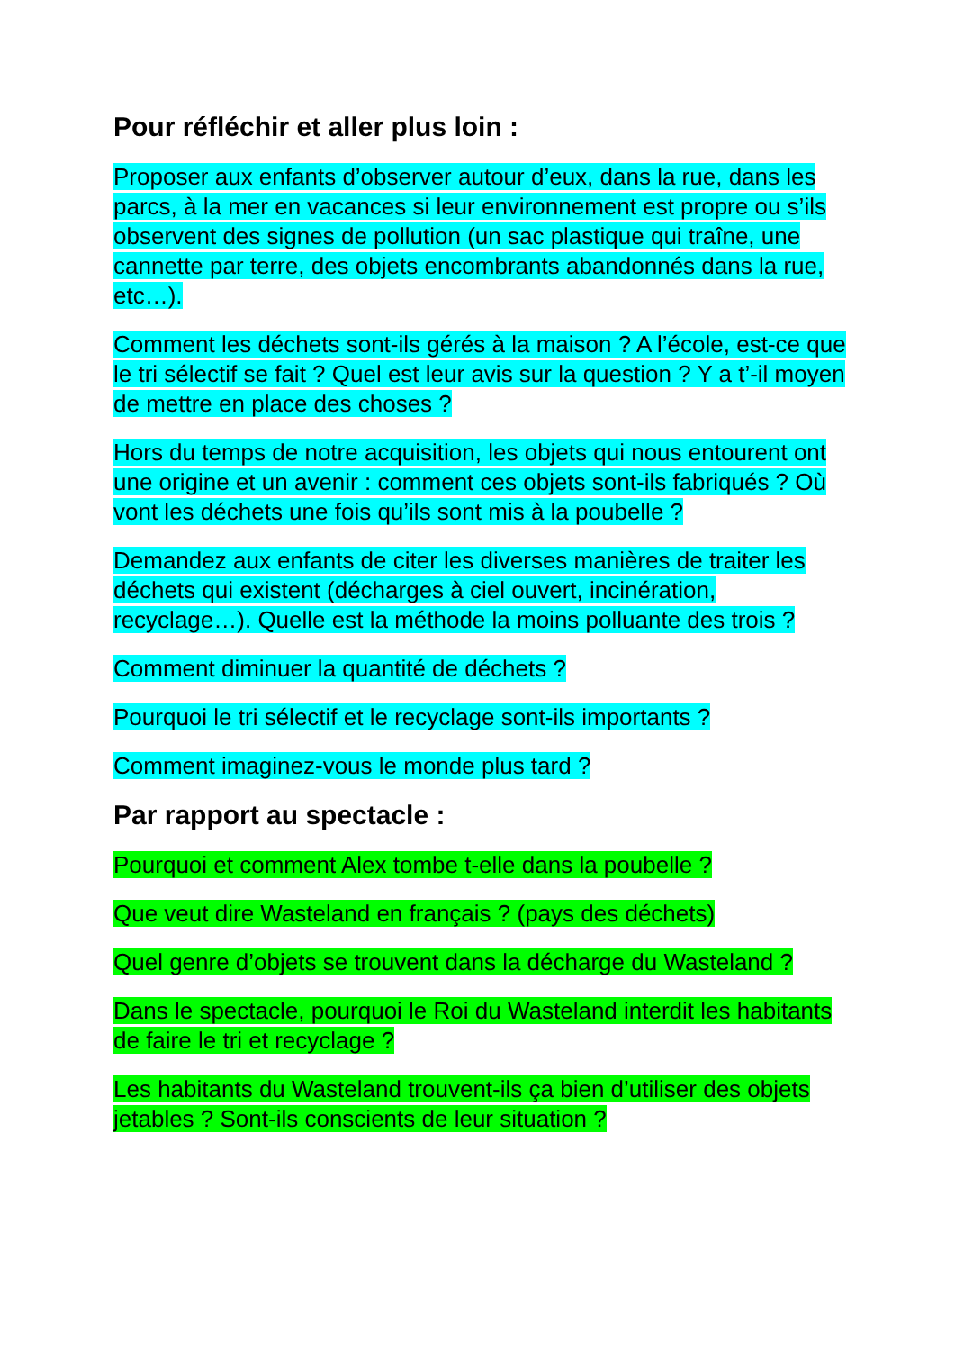Pour réfléchir et aller plus loin :
Proposer aux enfants d’observer autour d’eux, dans la rue, dans les parcs, à la mer en vacances si leur environnement est propre ou s’ils observent des signes de pollution (un sac plastique qui traîne, une cannette par terre, des objets encombrants abandonnés dans la rue, etc…).
Comment les déchets sont-ils gérés à la maison ? A l’école, est-ce que le tri sélectif se fait ? Quel est leur avis sur la question ? Y a t’-il moyen de mettre en place des choses ?
Hors du temps de notre acquisition, les objets qui nous entourent ont une origine et un avenir : comment ces objets sont-ils fabriqués ? Où vont les déchets une fois qu’ils sont mis à la poubelle ?
Demandez aux enfants de citer les diverses manières de traiter les déchets qui existent (décharges à ciel ouvert, incinération, recyclage…). Quelle est la méthode la moins polluante des trois ?
Comment diminuer la quantité de déchets ?
Pourquoi le tri sélectif et le recyclage sont-ils importants ?
Comment imaginez-vous le monde plus tard ?
Par rapport au spectacle :
Pourquoi et comment Alex tombe t-elle dans la poubelle ?
Que veut dire Wasteland en français ? (pays des déchets)
Quel genre d’objets se trouvent dans la décharge du Wasteland ?
Dans le spectacle, pourquoi le Roi du Wasteland interdit les habitants de faire le tri et recyclage ?
Les habitants du Wasteland trouvent-ils ça bien d’utiliser des objets jetables ? Sont-ils conscients de leur situation ?